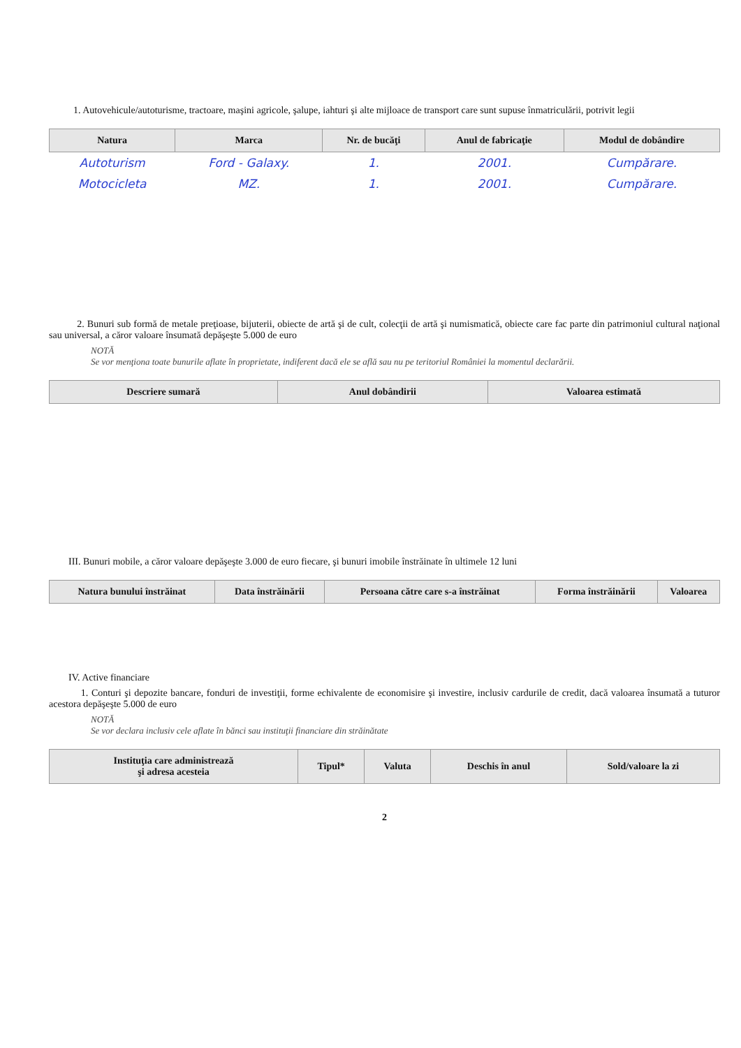1. Autovehicule/autoturisme, tractoare, maşini agricole, şalupe, iahturi şi alte mijloace de transport care sunt supuse înmatriculării, potrivit legii
| Natura | Marca | Nr. de bucăţi | Anul de fabricaţie | Modul de dobândire |
| --- | --- | --- | --- | --- |
| Autoturism | Ford - Galaxy. | 1. | 2001. | Cumpărare. |
| Motocicleta | MZ. | 1. | 2001. | Cumpărare. |
2. Bunuri sub formă de metale preţioase, bijuterii, obiecte de artă şi de cult, colecţii de artă şi numismatică, obiecte care fac parte din patrimoniul cultural naţional sau universal, a căror valoare însumată depăşeşte 5.000 de euro
NOTĂ
Se vor menţiona toate bunurile aflate în proprietate, indiferent dacă ele se află sau nu pe teritoriul României la momentul declarării.
| Descriere sumară | Anul dobândirii | Valoarea estimată |
| --- | --- | --- |
III. Bunuri mobile, a căror valoare depăşeşte 3.000 de euro fiecare, şi bunuri imobile înstrăinate în ultimele 12 luni
| Natura bunului înstrăinat | Data înstrăinării | Persoana către care s-a înstrăinat | Forma înstrăinării | Valoarea |
| --- | --- | --- | --- | --- |
IV. Active financiare
1. Conturi şi depozite bancare, fonduri de investiţii, forme echivalente de economisire şi investire, inclusiv cardurile de credit, dacă valoarea însumată a tuturor acestora depăşeşte 5.000 de euro
NOTĂ
Se vor declara inclusiv cele aflate în bănci sau instituţii financiare din străinătate
| Instituţia care administrează şi adresa acesteia | Tipul* | Valuta | Deschis în anul | Sold/valoare la zi |
| --- | --- | --- | --- | --- |
2